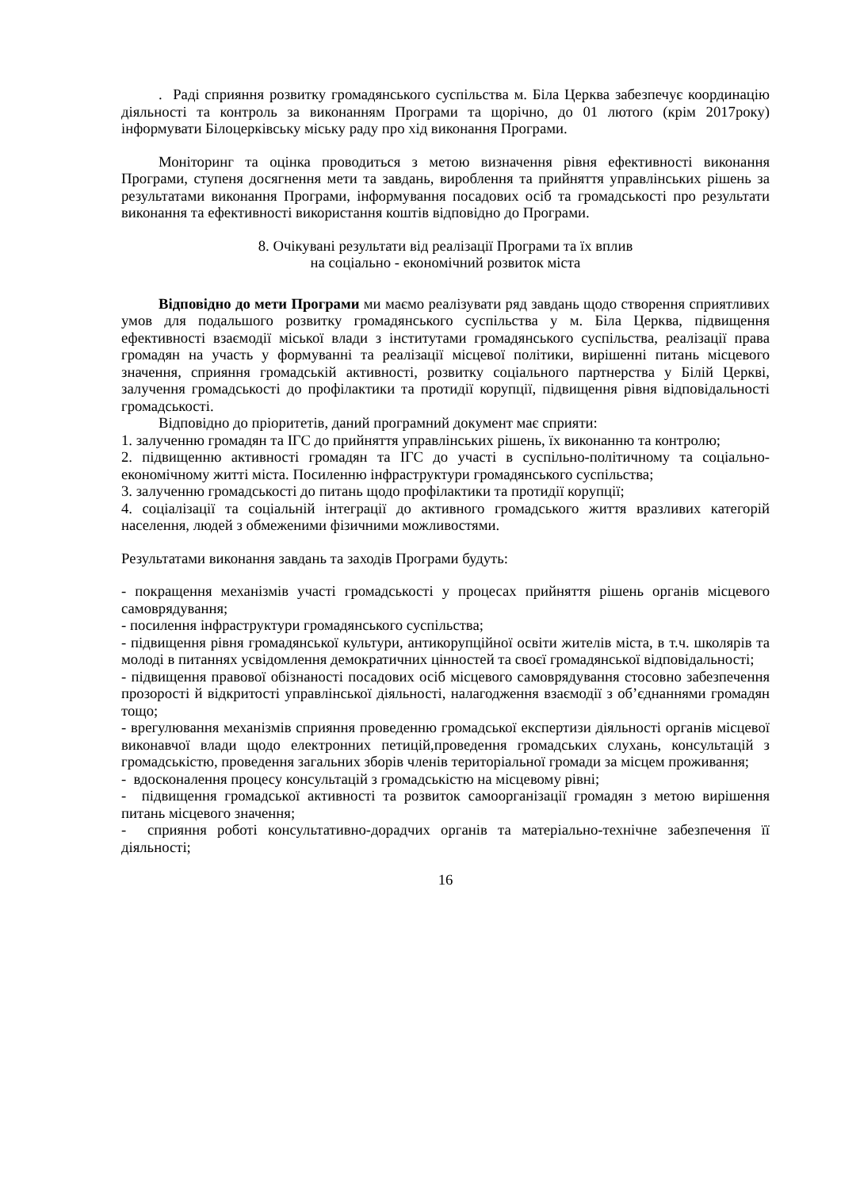. Раді сприяння розвитку громадянського суспільства м. Біла Церква забезпечує координацію діяльності та контроль за виконанням Програми та щорічно, до 01 лютого (крім 2017року) інформувати Білоцерківську міську раду про хід виконання Програми.
Моніторинг та оцінка проводиться з метою визначення рівня ефективності виконання Програми, ступеня досягнення мети та завдань, вироблення та прийняття управлінських рішень за результатами виконання Програми, інформування посадових осіб та громадськості про результати виконання та ефективності використання коштів відповідно до Програми.
8. Очікувані результати від реалізації Програми та їх вплив
на соціально - економічний розвиток міста
Відповідно до мети Програми ми маємо реалізувати ряд завдань щодо створення сприятливих умов для подальшого розвитку громадянського суспільства у м. Біла Церква, підвищення ефективності взаємодії міської влади з інститутами громадянського суспільства, реалізації права громадян на участь у формуванні та реалізації місцевої політики, вирішенні питань місцевого значення, сприяння громадській активності, розвитку соціального партнерства у Білій Церкві, залучення громадськості до профілактики та протидії корупції, підвищення рівня відповідальності громадськості.
Відповідно до пріоритетів, даний програмний документ має сприяти:
1. залученню громадян та ІГС до прийняття управлінських рішень, їх виконанню та контролю;
2. підвищенню активності громадян та ІГС до участі в суспільно-політичному та соціально-економічному житті міста. Посиленню інфраструктури громадянського суспільства;
3. залученню громадськості до питань щодо профілактики та протидії корупції;
4. соціалізації та соціальній інтеграції до активного громадського життя вразливих категорій населення, людей з обмеженими фізичними можливостями.
Результатами виконання завдань та заходів Програми будуть:
- покращення механізмів участі громадськості у процесах прийняття рішень органів місцевого самоврядування;
- посилення інфраструктури громадянського суспільства;
- підвищення рівня громадянської культури, антикорупційної освіти жителів міста, в т.ч. школярів та молоді в питаннях усвідомлення демократичних цінностей та своєї громадянської відповідальності;
- підвищення правової обізнаності посадових осіб місцевого самоврядування стосовно забезпечення прозорості й відкритості управлінської діяльності, налагодження взаємодії з об’єднаннями громадян тощо;
- врегулювання механізмів сприяння проведенню громадської експертизи діяльності органів місцевої виконавчої влади щодо електронних петицій,проведення громадських слухань, консультацій з громадськістю, проведення загальних зборів членів територіальної громади за місцем проживання;
- вдосконалення процесу консультацій з громадськістю на місцевому рівні;
- підвищення громадської активності та розвиток самоорганізації громадян з метою вирішення питань місцевого значення;
- сприяння роботі консультативно-дорадчих органів та матеріально-технічне забезпечення її діяльності;
16